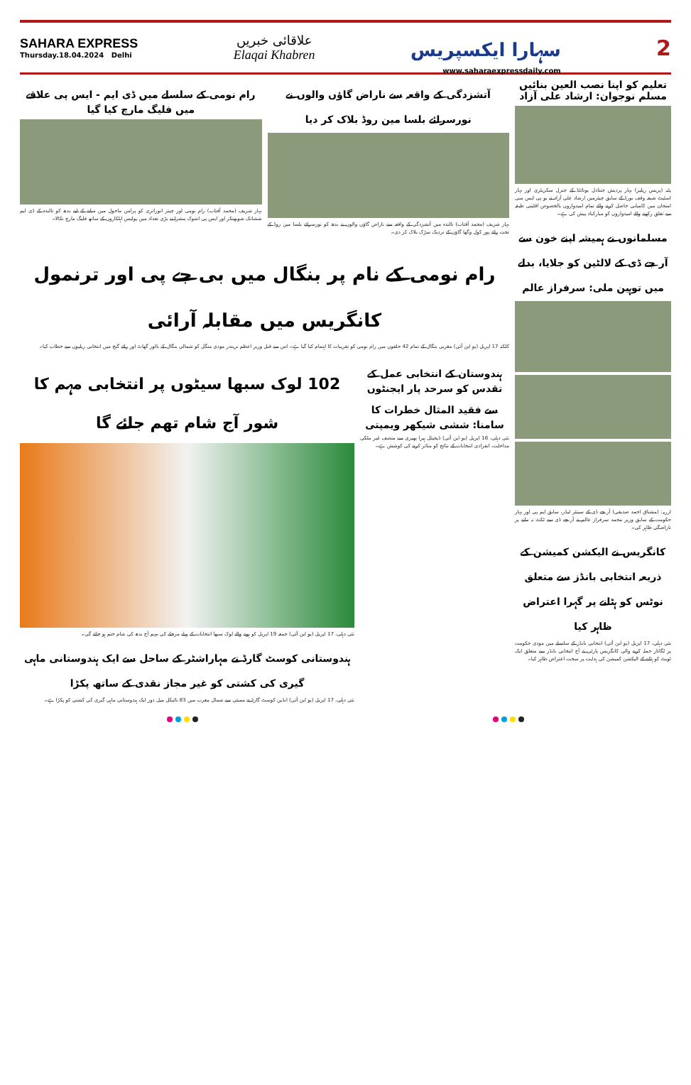SAHARA EXPRESS
Thursday.18.04.2024 Delhi
علاقائی خبریں
Elaqai Khabren
سہارا ایکسپریس
www.saharaexpressdaily.com
2
تعلیم کو اپنا نصب العین بنائیں مسلم نوجوان: ارشاد علی آزاد
پٹنہ (پریس ریلیز) بہار پردیش جنتادل یونائٹڈ کے جنرل سکریٹری اور بہار اسٹیٹ شیعہ وقف بورڈ کے سابق چیئرمین ارشاد علی آزاد نے یو پی ایس سی امتحان میں کامیابی حاصل کرنے والے تمام امیدواروں بالخصوص اقلیتی طبقہ سے تعلق رکھنے والے امیدواروں کو مبارکباد پیش کی ہے۔
مسلمانوں نے ہمیشہ اپنے خون سے آر جے ڈی کے لالٹین کو جلایا، بدلے میں توہین ملی: سرفراز عالم
ارریہ: (مشتاق احمد صدیقی) آر جے ڈی کے سینئر لیڈر، سابق ایم پی اور بہار حکومت کے سابق وزیر محمد سرفراز عالم نے آر جے ڈی سے ٹکٹ نہ ملنے پر ناراضگی ظاہر کی۔
کانگریس نے الیکشن کمیشن کے ذریعہ انتخابی بانڈز سے متعلق نوٹس کو ہٹانے پر گہرا اعتراض ظاہر کیا
نئی دہلی، 17 اپریل (یو این آئی) انتخابی بانڈز کے سلسلے میں مودی حکومت پر لگاتار حملہ کرنے والی کانگریس پارٹی نے آج انتخابی بانڈز سے متعلق ایک ٹویٹ کو ہٹانے کے الیکشن کمیشن کی ہدایت پر سخت اعتراض ظاہر کیا۔
آتشزدگی کے واقعہ سے ناراض گاؤں والوں نے نورسرائے بلسا مین روڈ بلاک کر دیا
بہار شریف (محمد آفتاب) نالندہ میں آتشزدگی کے واقعہ سے ناراض گاؤں والوں نے بدھ کو نورسرائے بلسا مین روڈ کے تحت رائے پور کول وگھا گاؤں کے نزدیک سڑک بلاک کر دی۔
رام نومی کے سلسلے میں ڈی ایم - ایس پی علاقے میں فلیگ مارچ کیا گیا
بہار شریف (محمد آفتاب) رام نومی اور چیتر انوراتری کو پرامن ماحول میں منانے کے لیے بدھ کو نالندہ کے ڈی ایم ششانک شوبھنکر اور ایس پی اشوک مشرا نے بڑی تعداد میں پولیس اہلکاروں کے ساتھ فلیگ مارچ نکالا۔
رام نومی کے نام پر بنگال میں بی جے پی اور ترنمول کانگریس میں مقابلہ آرائی
کلکتہ 17 اپریل (یو این آئی) مغربی بنگال کے تمام 42 حلقوں میں رام نومی کو تقریبات کا اہتمام کیا گیا ہے۔ اس سے قبل وزیر اعظم نریندر مودی منگل کو شمالی بنگال کے بالور گھاٹ اور رائے گنج میں انتخابی ریلیوں سے خطاب کیا۔
ہندوستان کے انتخابی عمل کے تقدس کو سرحد پار ایجنٹوں سے فقید المثال خطرات کا سامنا: ششی شیکھر ویمپتی
نئی دہلی، 16 اپریل (یو این آئی) ڈیجیٹل ہیرا پھیری سے متصف غیر ملکی مداخلت، انفرادی انتخابات کے نتائج کو متاثر کرنے کی کوشش ہے۔
102 لوک سبھا سیٹوں پر انتخابی مہم کا شور آج شام تھم جائے گا
نئی دہلی، 17 اپریل (یو این آئی) جمعہ 19 اپریل کو ہونے والے لوک سبھا انتخابات کے پہلے مرحلے کی مہم آج بدھ کی شام ختم ہو جائے گی۔
ہندوستانی کوسٹ گارڈ نے مہاراشٹر کے ساحل سے ایک ہندوستانی ماہی گیری کی کشتی کو غیر مجاز نقدی کے ساتھ پکڑا
نئی دہلی، 17 اپریل (یو این آئی) انڈین کوسٹ گارڈ نے ممبئی سے شمال مغرب میں 83 ناٹیکل میل دور ایک ہندوستانی ماہی گیری کی کشتی کو پکڑا ہے۔